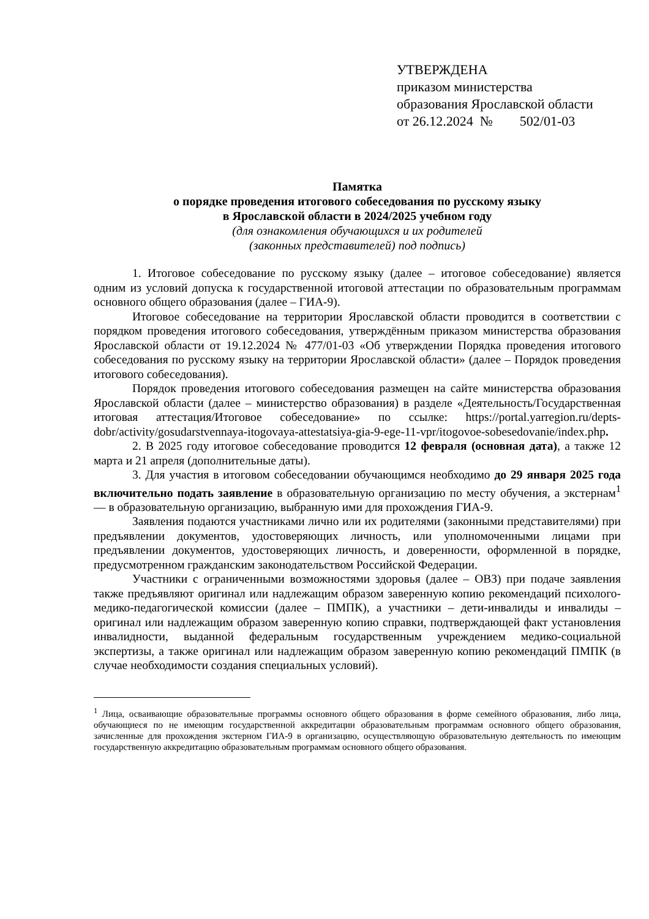УТВЕРЖДЕНА
приказом министерства
образования Ярославской области
от 26.12.2024 № 502/01-03
Памятка
о порядке проведения итогового собеседования по русскому языку
в Ярославской области в 2024/2025 учебном году
(для ознакомления обучающихся и их родителей
(законных представителей) под подпись)
1. Итоговое собеседование по русскому языку (далее – итоговое собеседование) является одним из условий допуска к государственной итоговой аттестации по образовательным программам основного общего образования (далее – ГИА-9).
Итоговое собеседование на территории Ярославской области проводится в соответствии с порядком проведения итогового собеседования, утверждённым приказом министерства образования Ярославской области от 19.12.2024 № 477/01-03 «Об утверждении Порядка проведения итогового собеседования по русскому языку на территории Ярославской области» (далее – Порядок проведения итогового собеседования).
Порядок проведения итогового собеседования размещен на сайте министерства образования Ярославской области (далее – министерство образования) в разделе «Деятельность/Государственная итоговая аттестация/Итоговое собеседование» по ссылке: https://portal.yarregion.ru/depts-dobr/activity/gosudarstvennaya-itogovaya-attestatsiya-gia-9-ege-11-vpr/itogovoe-sobesedovanie/index.php.
2. В 2025 году итоговое собеседование проводится 12 февраля (основная дата), а также 12 марта и 21 апреля (дополнительные даты).
3. Для участия в итоговом собеседовании обучающимся необходимо до 29 января 2025 года включительно подать заявление в образовательную организацию по месту обучения, а экстернам<sup>1</sup> — в образовательную организацию, выбранную ими для прохождения ГИА-9.
Заявления подаются участниками лично или их родителями (законными представителями) при предъявлении документов, удостоверяющих личность, или уполномоченными лицами при предъявлении документов, удостоверяющих личность, и доверенности, оформленной в порядке, предусмотренном гражданским законодательством Российской Федерации.
Участники с ограниченными возможностями здоровья (далее – ОВЗ) при подаче заявления также предъявляют оригинал или надлежащим образом заверенную копию рекомендаций психолого-медико-педагогической комиссии (далее – ПМПК), а участники – дети-инвалиды и инвалиды – оригинал или надлежащим образом заверенную копию справки, подтверждающей факт установления инвалидности, выданной федеральным государственным учреждением медико-социальной экспертизы, а также оригинал или надлежащим образом заверенную копию рекомендаций ПМПК (в случае необходимости создания специальных условий).
<sup>1</sup> Лица, осваивающие образовательные программы основного общего образования в форме семейного образования, либо лица, обучающиеся по не имеющим государственной аккредитации образовательным программам основного общего образования, зачисленные для прохождения экстерном ГИА-9 в организацию, осуществляющую образовательную деятельность по имеющим государственную аккредитацию образовательным программам основного общего образования.